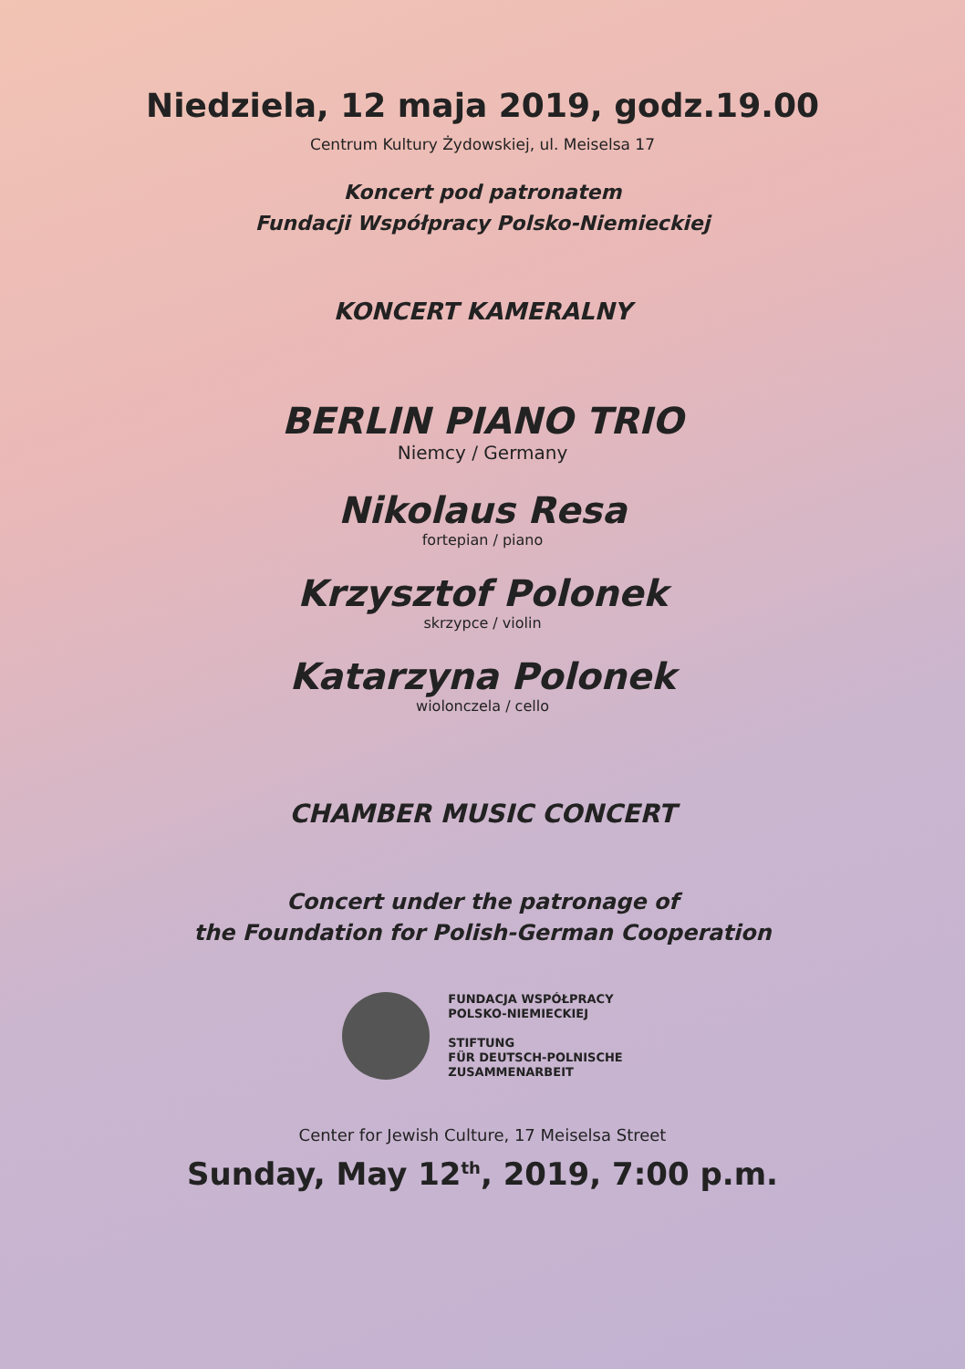Niedziela, 12 maja 2019, godz.19.00
Centrum Kultury Żydowskiej, ul. Meiselsa 17
Koncert pod patronatem
Fundacji Współpracy Polsko-Niemieckiej
KONCERT KAMERALNY
BERLIN PIANO TRIO
Niemcy / Germany
Nikolaus Resa
fortepian / piano
Krzysztof Polonek
skrzypce / violin
Katarzyna Polonek
wiolonczela / cello
CHAMBER MUSIC CONCERT
Concert under the patronage of
the Foundation for Polish-German Cooperation
FUNDACJA WSPÓŁPRACY
POLSKO-NIEMIECKIEJ
STIFTUNG
FÜR DEUTSCH-POLNISCHE
ZUSAMMENARBEIT
Center for Jewish Culture, 17 Meiselsa Street
Sunday, May 12<sup>th</sup>, 2019, 7:00 p.m.